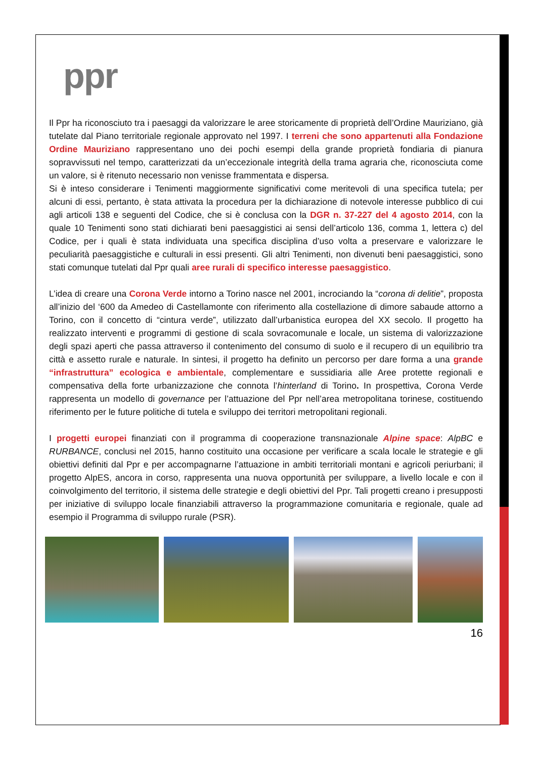ppr
Il Ppr ha riconosciuto tra i paesaggi da valorizzare le aree storicamente di proprietà dell’Ordine Mauriziano, già tutelate dal Piano territoriale regionale approvato nel 1997. I terreni che sono appartenuti alla Fondazione Ordine Mauriziano rappresentano uno dei pochi esempi della grande proprietà fondiaria di pianura sopravvissuti nel tempo, caratterizzati da un’eccezionale integrità della trama agraria che, riconosciuta come un valore, si è ritenuto necessario non venisse frammentata e dispersa.
Si è inteso considerare i Tenimenti maggiormente significativi come meritevoli di una specifica tutela; per alcuni di essi, pertanto, è stata attivata la procedura per la dichiarazione di notevole interesse pubblico di cui agli articoli 138 e seguenti del Codice, che si è conclusa con la DGR n. 37-227 del 4 agosto 2014, con la quale 10 Tenimenti sono stati dichiarati beni paesaggistici ai sensi dell’articolo 136, comma 1, lettera c) del Codice, per i quali è stata individuata una specifica disciplina d’uso volta a preservare e valorizzare le peculiarità paesaggistiche e culturali in essi presenti. Gli altri Tenimenti, non divenuti beni paesaggistici, sono stati comunque tutelati dal Ppr quali aree rurali di specifico interesse paesaggistico.
L’idea di creare una Corona Verde intorno a Torino nasce nel 2001, incrociando la “corona di delitie”, proposta all’inizio del ‘600 da Amedeo di Castellamonte con riferimento alla costellazione di dimore sabaude attorno a Torino, con il concetto di “cintura verde”, utilizzato dall’urbanistica europea del XX secolo. Il progetto ha realizzato interventi e programmi di gestione di scala sovracomunale e locale, un sistema di valorizzazione degli spazi aperti che passa attraverso il contenimento del consumo di suolo e il recupero di un equilibrio tra città e assetto rurale e naturale. In sintesi, il progetto ha definito un percorso per dare forma a una grande “infrastruttura” ecologica e ambientale, complementare e sussidiaria alle Aree protette regionali e compensativa della forte urbanizzazione che connota l’hinterland di Torino. In prospettiva, Corona Verde rappresenta un modello di governance per l’attuazione del Ppr nell’area metropolitana torinese, costituendo riferimento per le future politiche di tutela e sviluppo dei territori metropolitani regionali.
I progetti europei finanziati con il programma di cooperazione transnazionale Alpine space: AlpBC e RURBANCE, conclusi nel 2015, hanno costituito una occasione per verificare a scala locale le strategie e gli obiettivi definiti dal Ppr e per accompagnarne l’attuazione in ambiti territoriali montani e agricoli periurbani; il progetto AlpES, ancora in corso, rappresenta una nuova opportunità per sviluppare, a livello locale e con il coinvolgimento del territorio, il sistema delle strategie e degli obiettivi del Ppr. Tali progetti creano i presupposti per iniziative di sviluppo locale finanziabili attraverso la programmazione comunitaria e regionale, quale ad esempio il Programma di sviluppo rurale (PSR).
16